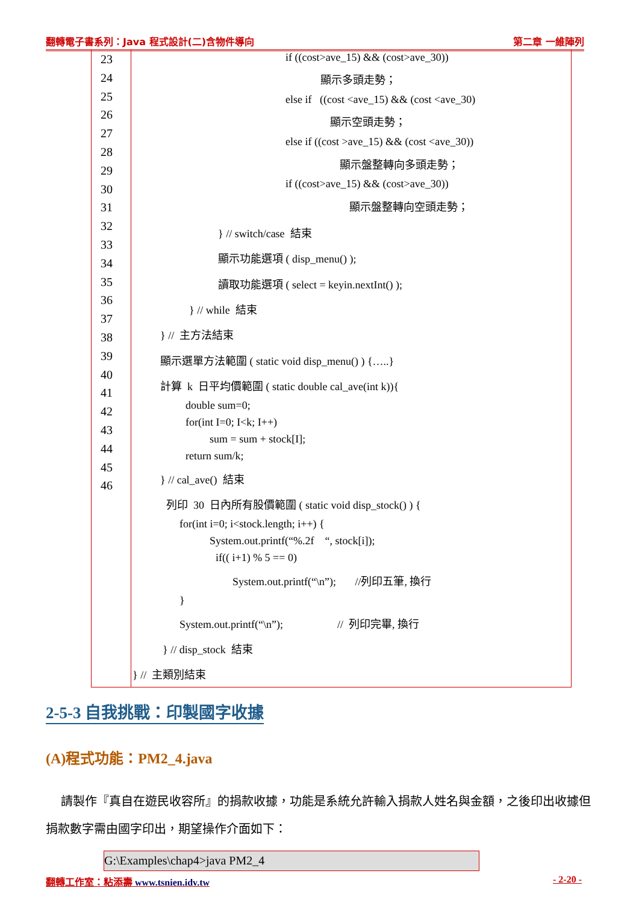翻轉電子書系列：Java 程式設計(二)含物件導向 第二章 一維陣列
23
24
25
26
27
28
29
30
31
32
33
34
35
36
37
38
39
40
41
42
43
44
45
46
if ((cost>ave_15) && (cost>ave_30))
顯示多頭走勢；
else if ((cost <ave_15) && (cost <ave_30)
顯示空頭走勢；
else if ((cost >ave_15) && (cost <ave_30))
顯示盤整轉向多頭走勢；
if ((cost>ave_15) && (cost>ave_30))
顯示盤整轉向空頭走勢；
} // switch/case 結束
顯示功能選項 ( disp_menu() );
讀取功能選項 ( select = keyin.nextInt() );
} // while 結束
} // 主方法結束
顯示選單方法範圍 ( static void disp_menu() ) {…..}
計算 k 日平均價範圍 ( static double cal_ave(int k)){
double sum=0;
for(int I=0; I<k; I++)
sum = sum + stock[I];
return sum/k;
} // cal_ave() 結束
列印 30 日內所有股價範圍 ( static void disp_stock() ) {
for(int i=0; i<stock.length; i++) {
System.out.printf(“%.2f “, stock[i]);
if(( i+1) % 5 == 0)
System.out.printf(“\n”); //列印五筆, 換行
}
System.out.printf(“\n”); // 列印完畢, 換行
} // disp_stock 結束
} // 主類別結束
2-5-3 自我挑戰：印製國字收據
(A)程式功能：PM2_4.java
請製作『真自在遊民收容所』的捐款收據，功能是系統允許輸入捐款人姓名與金額，之後印出收據但捐款數字需由國字印出，期望操作介面如下：
G:\Examples\chap4>java PM2_4
翻轉工作室：粘添壽 www.tsnien.idv.tw - 2-20 -